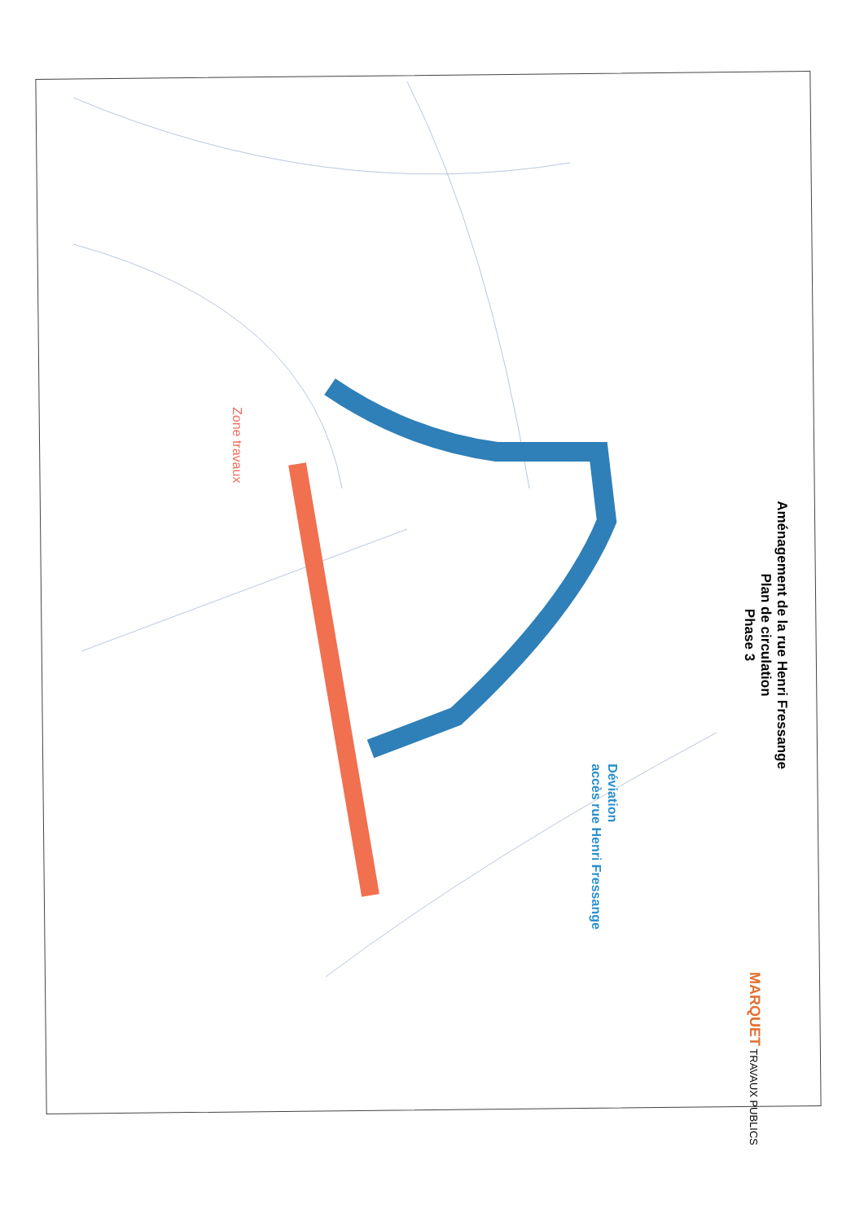Aménagement de la rue Henri Fressange
Plan de circulation
Phase 3
Zone travaux
Déviation
accès rue Henri Fressange
MARQUET TRAVAUX PUBLICS